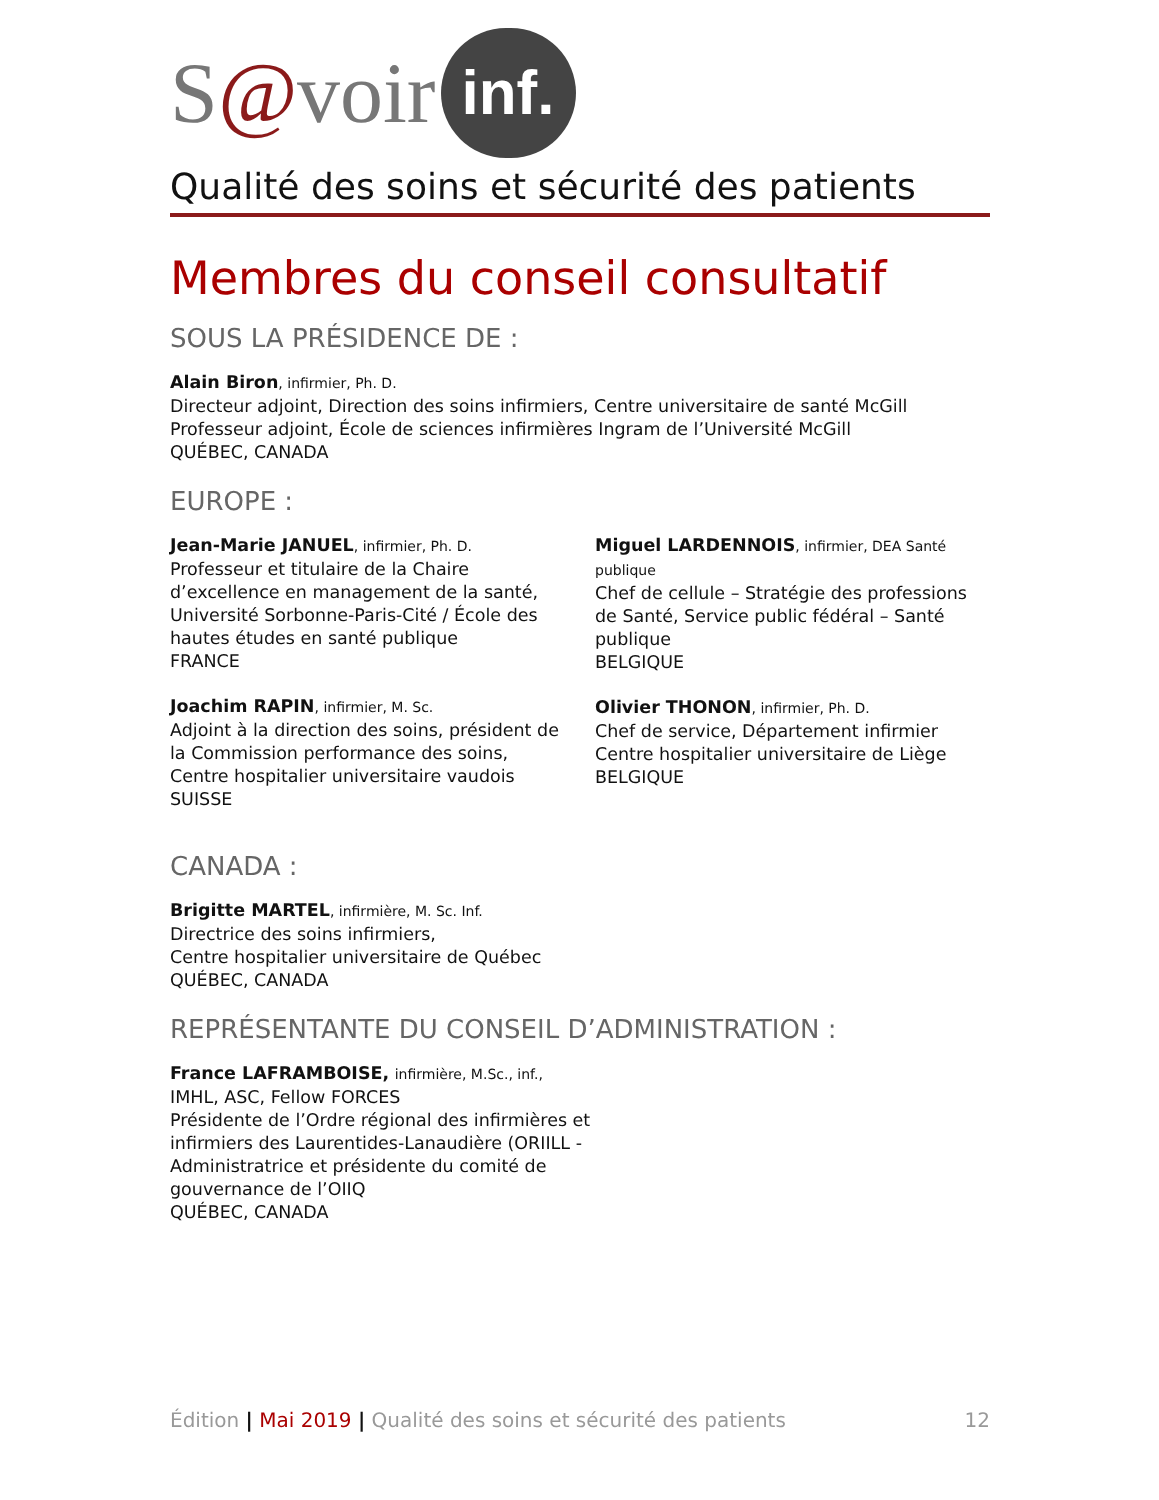S @ voir inf.
Qualité des soins et sécurité des patients
Membres du conseil consultatif
SOUS LA PRÉSIDENCE DE :
Alain Biron, infirmier, Ph. D.
Directeur adjoint, Direction des soins infirmiers, Centre universitaire de santé McGill
Professeur adjoint, École de sciences infirmières Ingram de l’Université McGill
QUÉBEC, CANADA
EUROPE :
Jean-Marie JANUEL, infirmier, Ph. D.
Professeur et titulaire de la Chaire d’excellence en management de la santé, Université Sorbonne-Paris-Cité / École des hautes études en santé publique
FRANCE
Joachim RAPIN, infirmier, M. Sc.
Adjoint à la direction des soins, président de la Commission performance des soins, Centre hospitalier universitaire vaudois
SUISSE
Miguel LARDENNOIS, infirmier, DEA Santé publique
Chef de cellule – Stratégie des professions de Santé, Service public fédéral – Santé publique
BELGIQUE
Olivier THONON, infirmier, Ph. D.
Chef de service, Département infirmier
Centre hospitalier universitaire de Liège
BELGIQUE
CANADA :
Brigitte MARTEL, infirmière, M. Sc. Inf.
Directrice des soins infirmiers,
Centre hospitalier universitaire de Québec
QUÉBEC, CANADA
REPRÉSENTANTE DU CONSEIL D’ADMINISTRATION :
France LAFRAMBOISE, infirmière, M.Sc., inf.,
IMHL, ASC, Fellow FORCES
Présidente de l’Ordre régional des infirmières et infirmiers des Laurentides-Lanaudière (ORIILL - Administratrice et présidente du comité de gouvernance de l’OIIQ
QUÉBEC, CANADA
Édition | Mai 2019 | Qualité des soins et sécurité des patients 12